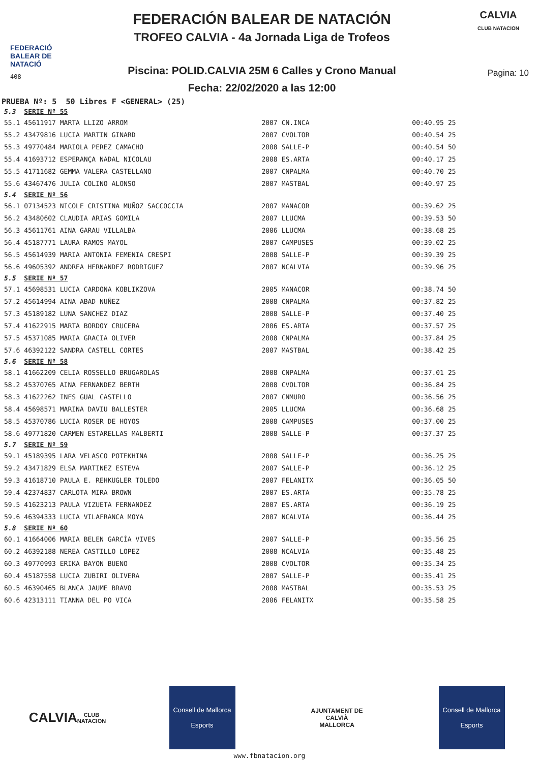FEDERACIÓ BALEAR DE NATACIÓ
408
FEDERACIÓN BALEAR DE NATACIÓN
TROFEO CALVIA - 4a Jornada Liga de Trofeos
Piscina: POLID.CALVIA 25M 6 Calles y Crono Manual
Fecha: 22/02/2020 a las 12:00
CALVIA
CLUB NATACION
Pagina: 10
PRUEBA Nº: 5 50 Libres F <GENERAL> (25)
| 5.3 | SERIE Nº 55 | | | | |
| 55.1 | 45611917 MARTA LLIZO ARROM | 2007 | CN.INCA | 00:40.95 | 25 |
| 55.2 | 43479816 LUCIA MARTIN GINARD | 2007 | CVOLTOR | 00:40.54 | 25 |
| 55.3 | 49770484 MARIOLA PEREZ CAMACHO | 2008 | SALLE-P | 00:40.54 | 50 |
| 55.4 | 41693712 ESPERANÇA NADAL NICOLAU | 2008 | ES.ARTA | 00:40.17 | 25 |
| 55.5 | 41711682 GEMMA VALERA CASTELLANO | 2007 | CNPALMA | 00:40.70 | 25 |
| 55.6 | 43467476 JULIA COLINO ALONSO | 2007 | MASTBAL | 00:40.97 | 25 |
| 5.4 | SERIE Nº 56 | | | | |
| 56.1 | 07134523 NICOLE CRISTINA MUÑOZ SACCOCCIA | 2007 | MANACOR | 00:39.62 | 25 |
| 56.2 | 43480602 CLAUDIA ARIAS GOMILA | 2007 | LLUCMA | 00:39.53 | 50 |
| 56.3 | 45611761 AINA GARAU VILLALBA | 2006 | LLUCMA | 00:38.68 | 25 |
| 56.4 | 45187771 LAURA RAMOS MAYOL | 2007 | CAMPUSES | 00:39.02 | 25 |
| 56.5 | 45614939 MARIA ANTONIA FEMENIA CRESPI | 2008 | SALLE-P | 00:39.39 | 25 |
| 56.6 | 49605392 ANDREA HERNANDEZ RODRIGUEZ | 2007 | NCALVIA | 00:39.96 | 25 |
| 5.5 | SERIE Nº 57 | | | | |
| 57.1 | 45698531 LUCIA CARDONA KOBLIKZOVA | 2005 | MANACOR | 00:38.74 | 50 |
| 57.2 | 45614994 AINA ABAD NUÑEZ | 2008 | CNPALMA | 00:37.82 | 25 |
| 57.3 | 45189182 LUNA SANCHEZ DIAZ | 2008 | SALLE-P | 00:37.40 | 25 |
| 57.4 | 41622915 MARTA BORDOY CRUCERA | 2006 | ES.ARTA | 00:37.57 | 25 |
| 57.5 | 45371085 MARIA GRACIA OLIVER | 2008 | CNPALMA | 00:37.84 | 25 |
| 57.6 | 46392122 SANDRA CASTELL CORTES | 2007 | MASTBAL | 00:38.42 | 25 |
| 5.6 | SERIE Nº 58 | | | | |
| 58.1 | 41662209 CELIA ROSSELLO BRUGAROLAS | 2008 | CNPALMA | 00:37.01 | 25 |
| 58.2 | 45370765 AINA FERNANDEZ BERTH | 2008 | CVOLTOR | 00:36.84 | 25 |
| 58.3 | 41622262 INES GUAL CASTELLO | 2007 | CNMURO | 00:36.56 | 25 |
| 58.4 | 45698571 MARINA DAVIU BALLESTER | 2005 | LLUCMA | 00:36.68 | 25 |
| 58.5 | 45370786 LUCIA ROSER DE HOYOS | 2008 | CAMPUSES | 00:37.00 | 25 |
| 58.6 | 49771820 CARMEN ESTARELLAS MALBERTI | 2008 | SALLE-P | 00:37.37 | 25 |
| 5.7 | SERIE Nº 59 | | | | |
| 59.1 | 45189395 LARA VELASCO POTEKHINA | 2008 | SALLE-P | 00:36.25 | 25 |
| 59.2 | 43471829 ELSA MARTINEZ ESTEVA | 2007 | SALLE-P | 00:36.12 | 25 |
| 59.3 | 41618710 PAULA E. REHKUGLER TOLEDO | 2007 | FELANITX | 00:36.05 | 50 |
| 59.4 | 42374837 CARLOTA MIRA BROWN | 2007 | ES.ARTA | 00:35.78 | 25 |
| 59.5 | 41623213 PAULA VIZUETA FERNANDEZ | 2007 | ES.ARTA | 00:36.19 | 25 |
| 59.6 | 46394333 LUCIA VILAFRANCA MOYA | 2007 | NCALVIA | 00:36.44 | 25 |
| 5.8 | SERIE Nº 60 | | | | |
| 60.1 | 41664006 MARIA BELEN GARCÍA VIVES | 2007 | SALLE-P | 00:35.56 | 25 |
| 60.2 | 46392188 NEREA CASTILLO LOPEZ | 2008 | NCALVIA | 00:35.48 | 25 |
| 60.3 | 49770993 ERIKA BAYON BUENO | 2008 | CVOLTOR | 00:35.34 | 25 |
| 60.4 | 45187558 LUCIA ZUBIRI OLIVERA | 2007 | SALLE-P | 00:35.41 | 25 |
| 60.5 | 46390465 BLANCA JAUME BRAVO | 2008 | MASTBAL | 00:35.53 | 25 |
| 60.6 | 42313111 TIANNA DEL PO VICA | 2006 | FELANITX | 00:35.58 | 25 |
CALVIA
CLUB NATACION
Consell de Mallorca
Esports
AJUNTAMENT DE CALVIÀ
MALLORCA
Consell de Mallorca
Esports
www.fbnatacion.org